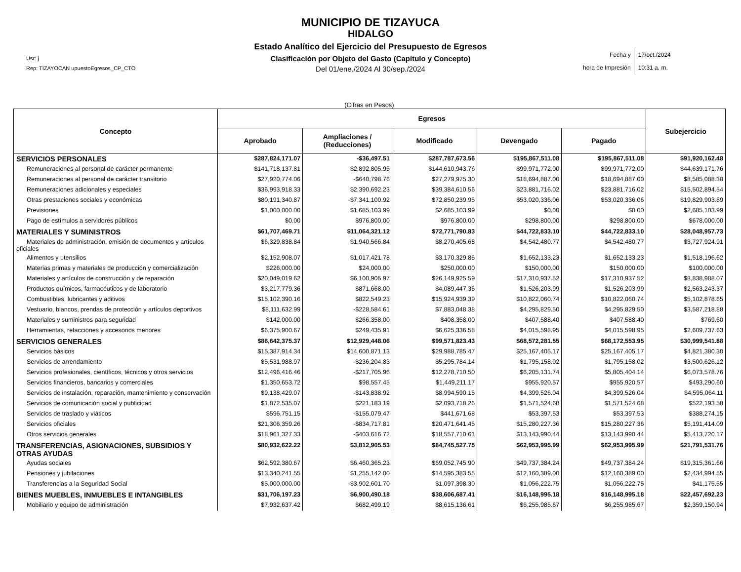MUNICIPIO DE TIZAYUCA
HIDALGO
Estado Analítico del Ejercicio del Presupuesto de Egresos
Clasificación por Objeto del Gasto (Capítulo y Concepto)
Del 01/ene./2024 Al 30/sep./2024
Usr: j
Rep: TIZAYOCAN upuestoEgresos_CP_CTO
Fecha y
hora de Impresión
17/oct./2024
10:31 a. m.
(Cifras en Pesos)
| Concepto | Egresos | | | | | Subejercicio |
| --- | --- | --- | --- | --- | --- | --- |
| | Aprobado | Ampliaciones / (Reducciones) | Modificado | Devengado | Pagado | |
| SERVICIOS PERSONALES | $287,824,171.07 | -$36,497.51 | $287,787,673.56 | $195,867,511.08 | $195,867,511.08 | $91,920,162.48 |
| Remuneraciones al personal de carácter permanente | $141,718,137.81 | $2,892,805.95 | $144,610,943.76 | $99,971,772.00 | $99,971,772.00 | $44,639,171.76 |
| Remuneraciones al personal de carácter transitorio | $27,920,774.06 | -$640,798.76 | $27,279,975.30 | $18,694,887.00 | $18,694,887.00 | $8,585,088.30 |
| Remuneraciones adicionales y especiales | $36,993,918.33 | $2,390,692.23 | $39,384,610.56 | $23,881,716.02 | $23,881,716.02 | $15,502,894.54 |
| Otras prestaciones sociales y económicas | $80,191,340.87 | -$7,341,100.92 | $72,850,239.95 | $53,020,336.06 | $53,020,336.06 | $19,829,903.89 |
| Previsiones | $1,000,000.00 | $1,685,103.99 | $2,685,103.99 | $0.00 | $0.00 | $2,685,103.99 |
| Pago de estímulos a servidores públicos | $0.00 | $976,800.00 | $976,800.00 | $298,800.00 | $298,800.00 | $678,000.00 |
| MATERIALES Y SUMINISTROS | $61,707,469.71 | $11,064,321.12 | $72,771,790.83 | $44,722,833.10 | $44,722,833.10 | $28,048,957.73 |
| Materiales de administración, emisión de documentos y artículos oficiales | $6,329,838.84 | $1,940,566.84 | $8,270,405.68 | $4,542,480.77 | $4,542,480.77 | $3,727,924.91 |
| Alimentos y utensilios | $2,152,908.07 | $1,017,421.78 | $3,170,329.85 | $1,652,133.23 | $1,652,133.23 | $1,518,196.62 |
| Materias primas y materiales de producción y comercialización | $226,000.00 | $24,000.00 | $250,000.00 | $150,000.00 | $150,000.00 | $100,000.00 |
| Materiales y artículos de construcción y de reparación | $20,049,019.62 | $6,100,905.97 | $26,149,925.59 | $17,310,937.52 | $17,310,937.52 | $8,838,988.07 |
| Productos químicos, farmacéuticos y de laboratorio | $3,217,779.36 | $871,668.00 | $4,089,447.36 | $1,526,203.99 | $1,526,203.99 | $2,563,243.37 |
| Combustibles, lubricantes y aditivos | $15,102,390.16 | $822,549.23 | $15,924,939.39 | $10,822,060.74 | $10,822,060.74 | $5,102,878.65 |
| Vestuario, blancos, prendas de protección y artículos deportivos | $8,111,632.99 | -$228,584.61 | $7,883,048.38 | $4,295,829.50 | $4,295,829.50 | $3,587,218.88 |
| Materiales y suministros para seguridad | $142,000.00 | $266,358.00 | $408,358.00 | $407,588.40 | $407,588.40 | $769.60 |
| Herramientas, refacciones y accesorios menores | $6,375,900.67 | $249,435.91 | $6,625,336.58 | $4,015,598.95 | $4,015,598.95 | $2,609,737.63 |
| SERVICIOS GENERALES | $86,642,375.37 | $12,929,448.06 | $99,571,823.43 | $68,572,281.55 | $68,172,553.95 | $30,999,541.88 |
| Servicios básicos | $15,387,914.34 | $14,600,871.13 | $29,988,785.47 | $25,167,405.17 | $25,167,405.17 | $4,821,380.30 |
| Servicios de arrendamiento | $5,531,988.97 | -$236,204.83 | $5,295,784.14 | $1,795,158.02 | $1,795,158.02 | $3,500,626.12 |
| Servicios profesionales, científicos, técnicos y otros servicios | $12,496,416.46 | -$217,705.96 | $12,278,710.50 | $6,205,131.74 | $5,805,404.14 | $6,073,578.76 |
| Servicios financieros, bancarios y comerciales | $1,350,653.72 | $98,557.45 | $1,449,211.17 | $955,920.57 | $955,920.57 | $493,290.60 |
| Servicios de instalación, reparación, mantenimiento y conservación | $9,138,429.07 | -$143,838.92 | $8,994,590.15 | $4,399,526.04 | $4,399,526.04 | $4,595,064.11 |
| Servicios de comunicación social y publicidad | $1,872,535.07 | $221,183.19 | $2,093,718.26 | $1,571,524.68 | $1,571,524.68 | $522,193.58 |
| Servicios de traslado y viáticos | $596,751.15 | -$155,079.47 | $441,671.68 | $53,397.53 | $53,397.53 | $388,274.15 |
| Servicios oficiales | $21,306,359.26 | -$834,717.81 | $20,471,641.45 | $15,280,227.36 | $15,280,227.36 | $5,191,414.09 |
| Otros servicios generales | $18,961,327.33 | -$403,616.72 | $18,557,710.61 | $13,143,990.44 | $13,143,990.44 | $5,413,720.17 |
| TRANSFERENCIAS, ASIGNACIONES, SUBSIDIOS Y OTRAS AYUDAS | $80,932,622.22 | $3,812,905.53 | $84,745,527.75 | $62,953,995.99 | $62,953,995.99 | $21,791,531.76 |
| Ayudas sociales | $62,592,380.67 | $6,460,365.23 | $69,052,745.90 | $49,737,384.24 | $49,737,384.24 | $19,315,361.66 |
| Pensiones y jubilaciones | $13,340,241.55 | $1,255,142.00 | $14,595,383.55 | $12,160,389.00 | $12,160,389.00 | $2,434,994.55 |
| Transferencias a la Seguridad Social | $5,000,000.00 | -$3,902,601.70 | $1,097,398.30 | $1,056,222.75 | $1,056,222.75 | $41,175.55 |
| BIENES MUEBLES, INMUEBLES E INTANGIBLES | $31,706,197.23 | $6,900,490.18 | $38,606,687.41 | $16,148,995.18 | $16,148,995.18 | $22,457,692.23 |
| Mobiliario y equipo de administración | $7,932,637.42 | $682,499.19 | $8,615,136.61 | $6,255,985.67 | $6,255,985.67 | $2,359,150.94 |